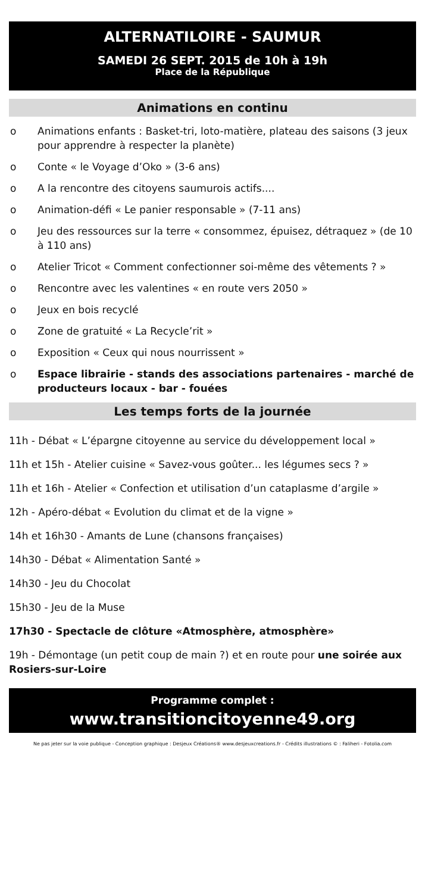ALTERNATILOIRE - SAUMUR
SAMEDI 26 SEPT. 2015 de 10h à 19h
Place de la République
Animations en continu
o Animations enfants : Basket-tri, loto-matière, plateau des saisons (3 jeux pour apprendre à respecter la planète)
o Conte « le Voyage d’Oko » (3-6 ans)
o A la rencontre des citoyens saumurois actifs....
o Animation-défi « Le panier responsable » (7-11 ans)
o Jeu des ressources sur la terre « consommez, épuisez, détraquez » (de 10 à 110 ans)
o Atelier Tricot « Comment confectionner soi-même des vêtements ? »
o Rencontre avec les valentines « en route vers 2050 »
o Jeux en bois recyclé
o Zone de gratuité « La Recycle’rit »
o Exposition « Ceux qui nous nourrissent »
o Espace librairie - stands des associations partenaires - marché de producteurs locaux - bar - fouées
Les temps forts de la journée
11h - Débat « L’épargne citoyenne au service du développement local »
11h et 15h - Atelier cuisine « Savez-vous goûter... les légumes secs ? »
11h et 16h - Atelier « Confection et utilisation d’un cataplasme d’argile »
12h - Apéro-débat « Evolution du climat et de la vigne »
14h et 16h30 - Amants de Lune (chansons françaises)
14h30 - Débat « Alimentation Santé »
14h30 - Jeu du Chocolat
15h30 - Jeu de la Muse
17h30 - Spectacle de clôture «Atmosphère, atmosphère»
19h - Démontage (un petit coup de main ?) et en route pour une soirée aux Rosiers-sur-Loire
Programme complet :
www.transitioncitoyenne49.org
Ne pas jeter sur la voie publique - Conception graphique : Desjeux Créations® www.desjeuxcreations.fr - Crédits illustrations © : Faliheri - Fotolia.com